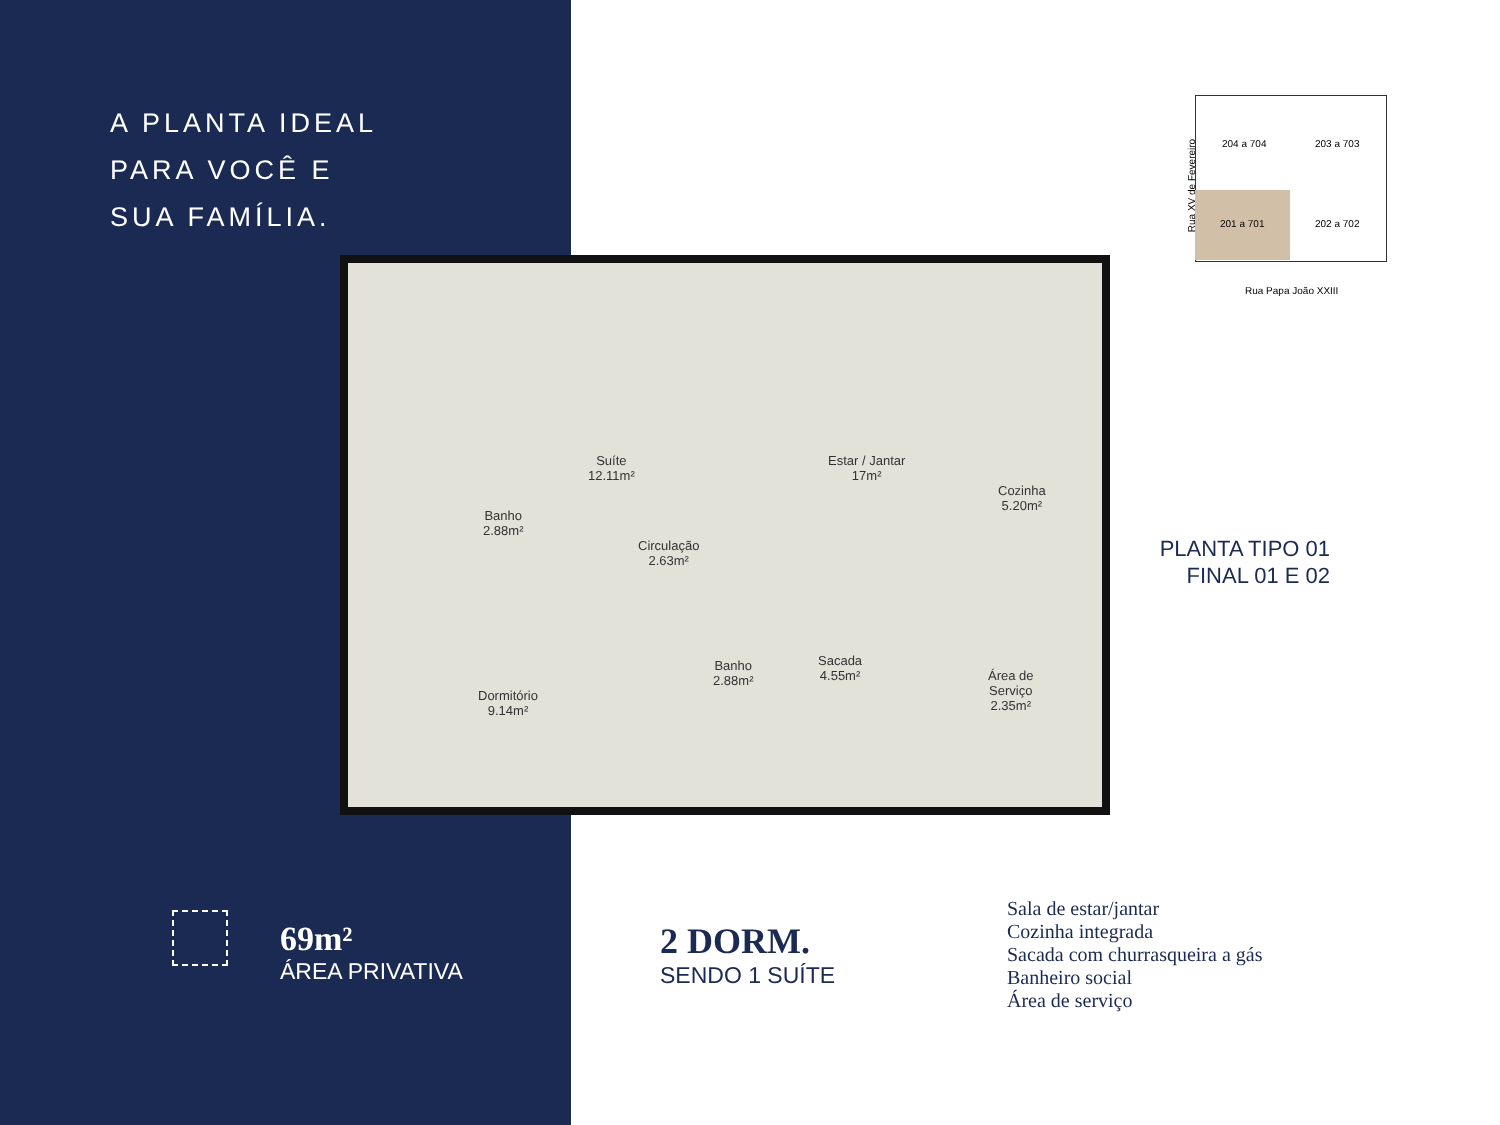A PLANTA IDEAL
PARA VOCÊ E
SUA FAMÍLIA.
Suíte
12.11m²
Estar / Jantar
17m²
Cozinha
5.20m²
Banho
2.88m²
Circulação
2.63m²
Sacada
4.55m²
Banho
2.88m²
Área de
Serviço
2.35m²
Dormitório
9.14m²
204 a 704 203 a 703
201 a 701 202 a 702
Rua XV de Fevereiro
Rua Papa João XXIII
PLANTA TIPO 01
FINAL 01 E 02
69m²
ÁREA PRIVATIVA
2 DORM.
SENDO 1 SUÍTE
Sala de estar/jantar
Cozinha integrada
Sacada com churrasqueira a gás
Banheiro social
Área de serviço